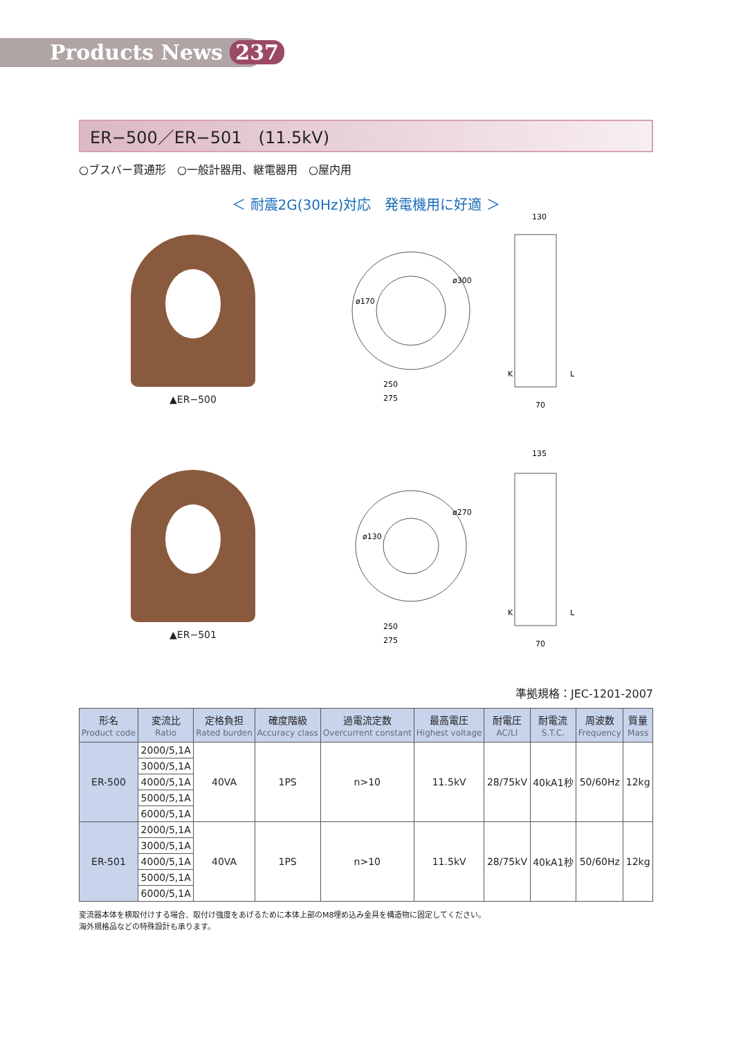Products News 237
ER−500／ER−501　(11.5kV)
○ブスバー貫通形　○一般計器用、継電器用　○屋内用
＜ 耐震2G(30Hz)対応　発電機用に好適 ＞
▲ER−500
ø300
ø170
250
275
130
70
K
L
▲ER−501
ø270
ø130
250
275
135
70
K
L
準拠規格：JEC-1201-2007
| 形名 Product code | 変流比 Ratio | 定格負担 Rated burden | 確度階級 Accuracy class | 過電流定数 Overcurrent constant | 最高電圧 Highest voltage | 耐電圧 AC/LI | 耐電流 S.T.C. | 周波数 Frequency | 質量 Mass |
| --- | --- | --- | --- | --- | --- | --- | --- | --- | --- |
| ER-500 | 2000/5,1A | 40VA | 1PS | n>10 | 11.5kV | 28/75kV | 40kA1秒 | 50/60Hz | 12kg |
| | 3000/5,1A | | | | | | | | |
| | 4000/5,1A | | | | | | | | |
| | 5000/5,1A | | | | | | | | |
| | 6000/5,1A | | | | | | | | |
| ER-501 | 2000/5,1A | 40VA | 1PS | n>10 | 11.5kV | 28/75kV | 40kA1秒 | 50/60Hz | 12kg |
| | 3000/5,1A | | | | | | | | |
| | 4000/5,1A | | | | | | | | |
| | 5000/5,1A | | | | | | | | |
| | 6000/5,1A | | | | | | | | |
変流器本体を横取付けする場合、取付け強度をあげるために本体上部のM8埋め込み金具を構造物に固定してください。
海外規格品などの特殊設計も承ります。